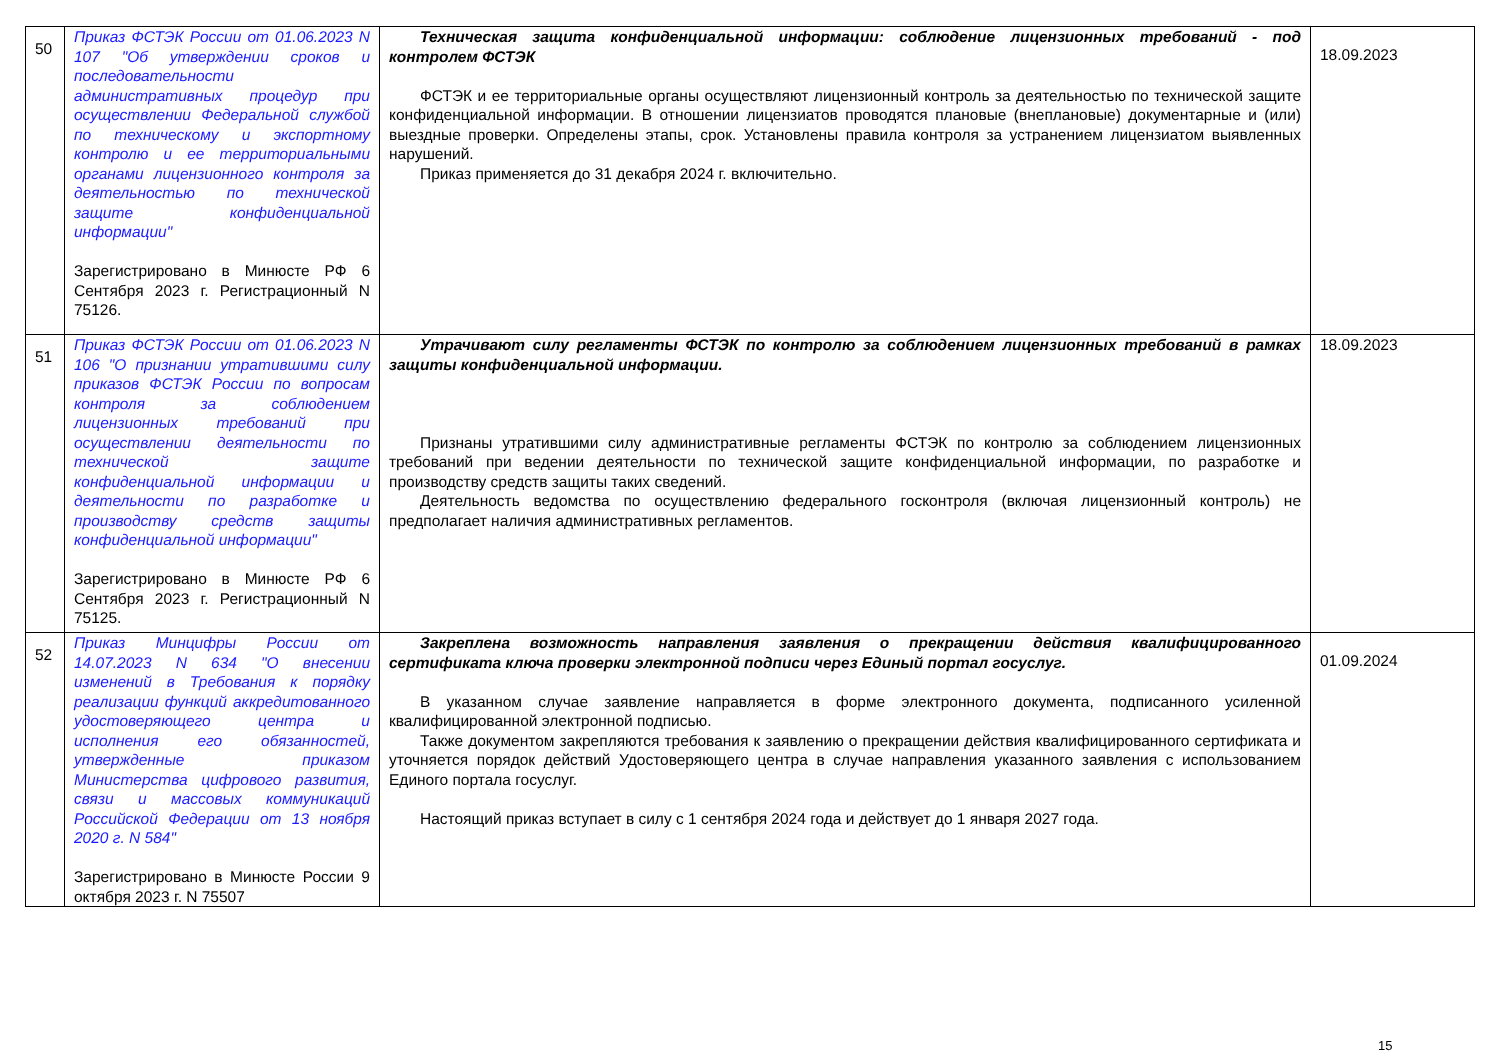| 50 | Приказ ФСТЭК России от 01.06.2023 N 107 "Об утверждении сроков и последовательности административных процедур при осуществлении Федеральной службой по техническому и экспортному контролю и ее территориальными органами лицензионного контроля за деятельностью по технической защите конфиденциальной информации" Зарегистрировано в Минюсте РФ 6 Сентября 2023 г. Регистрационный N 75126. | Техническая защита конфиденциальной информации: соблюдение лицензионных требований - под контролем ФСТЭК ФСТЭК и ее территориальные органы осуществляют лицензионный контроль за деятельностью по технической защите конфиденциальной информации. В отношении лицензиатов проводятся плановые (внеплановые) документарные и (или) выездные проверки. Определены этапы, срок. Установлены правила контроля за устранением лицензиатом выявленных нарушений. Приказ применяется до 31 декабря 2024 г. включительно. | 18.09.2023 |
| 51 | Приказ ФСТЭК России от 01.06.2023 N 106 "О признании утратившими силу приказов ФСТЭК России по вопросам контроля за соблюдением лицензионных требований при осуществлении деятельности по технической защите конфиденциальной информации и деятельности по разработке и производству средств защиты конфиденциальной информации" Зарегистрировано в Минюсте РФ 6 Сентября 2023 г. Регистрационный N 75125. | Утрачивают силу регламенты ФСТЭК по контролю за соблюдением лицензионных требований в рамках защиты конфиденциальной информации. Признаны утратившими силу административные регламенты ФСТЭК по контролю за соблюдением лицензионных требований при ведении деятельности по технической защите конфиденциальной информации, по разработке и производству средств защиты таких сведений. Деятельность ведомства по осуществлению федерального госконтроля (включая лицензионный контроль) не предполагает наличия административных регламентов. | 18.09.2023 |
| 52 | Приказ Минцифры России от 14.07.2023 N 634 "О внесении изменений в Требования к порядку реализации функций аккредитованного удостоверяющего центра и исполнения его обязанностей, утвержденные приказом Министерства цифрового развития, связи и массовых коммуникаций Российской Федерации от 13 ноября 2020 г. N 584" Зарегистрировано в Минюсте России 9 октября 2023 г. N 75507 | Закреплена возможность направления заявления о прекращении действия квалифицированного сертификата ключа проверки электронной подписи через Единый портал госуслуг. В указанном случае заявление направляется в форме электронного документа, подписанного усиленной квалифицированной электронной подписью. Также документом закрепляются требования к заявлению о прекращении действия квалифицированного сертификата и уточняется порядок действий Удостоверяющего центра в случае направления указанного заявления с использованием Единого портала госуслуг. Настоящий приказ вступает в силу с 1 сентября 2024 года и действует до 1 января 2027 года. | 01.09.2024 |
15